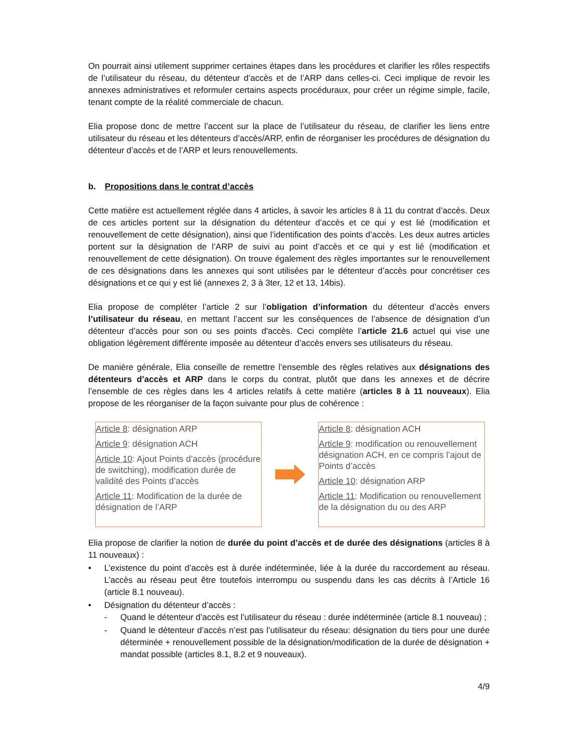On pourrait ainsi utilement supprimer certaines étapes dans les procédures et clarifier les rôles respectifs de l’utilisateur du réseau, du détenteur d’accès et de l’ARP dans celles-ci. Ceci implique de revoir les annexes administratives et reformuler certains aspects procéduraux, pour créer un régime simple, facile, tenant compte de la réalité commerciale de chacun.
Elia propose donc de mettre l’accent sur la place de l’utilisateur du réseau, de clarifier les liens entre utilisateur du réseau et les détenteurs d’accès/ARP, enfin de réorganiser les procédures de désignation du détenteur d’accès et de l’ARP et leurs renouvellements.
b. Propositions dans le contrat d’accès
Cette matière est actuellement réglée dans 4 articles, à savoir les articles 8 à 11 du contrat d’accès. Deux de ces articles portent sur la désignation du détenteur d’accès et ce qui y est lié (modification et renouvellement de cette désignation), ainsi que l’identification des points d’accès. Les deux autres articles portent sur la désignation de l’ARP de suivi au point d’accès et ce qui y est lié (modification et renouvellement de cette désignation). On trouve également des règles importantes sur le renouvellement de ces désignations dans les annexes qui sont utilisées par le détenteur d’accès pour concrétiser ces désignations et ce qui y est lié (annexes 2, 3 à 3ter, 12 et 13, 14bis).
Elia propose de compléter l’article 2 sur l’obligation d’information du détenteur d’accès envers l’utilisateur du réseau, en mettant l’accent sur les conséquences de l’absence de désignation d’un détenteur d’accès pour son ou ses points d'accès. Ceci complète l’article 21.6 actuel qui vise une obligation légèrement différente imposée au détenteur d’accès envers ses utilisateurs du réseau.
De manière générale, Elia conseille de remettre l’ensemble des règles relatives aux désignations des détenteurs d’accès et ARP dans le corps du contrat, plutôt que dans les annexes et de décrire l’ensemble de ces règles dans les 4 articles relatifs à cette matière (articles 8 à 11 nouveaux). Elia propose de les réorganiser de la façon suivante pour plus de cohérence :
Article 8: désignation ARP
Article 9: désignation ACH
Article 10: Ajout Points d’accès (procédure de switching), modification durée de validité des Points d’accès
Article 11: Modification de la durée de désignation de l’ARP
Article 8: désignation ACH
Article 9: modification ou renouvellement désignation ACH, en ce compris l’ajout de Points d’accès
Article 10: désignation ARP
Article 11: Modification ou renouvellement de la désignation du ou des ARP
Elia propose de clarifier la notion de durée du point d’accès et de durée des désignations (articles 8 à 11 nouveaux) :
• L’existence du point d’accès est à durée indéterminée, liée à la durée du raccordement au réseau. L’accès au réseau peut être toutefois interrompu ou suspendu dans les cas décrits à l’Article 16 (article 8.1 nouveau).
• Désignation du détenteur d’accès :
- Quand le détenteur d’accès est l’utilisateur du réseau : durée indéterminée (article 8.1 nouveau) ;
- Quand le détenteur d’accès n’est pas l’utilisateur du réseau: désignation du tiers pour une durée déterminée + renouvellement possible de la désignation/modification de la durée de désignation + mandat possible (articles 8.1, 8.2 et 9 nouveaux).
4/9